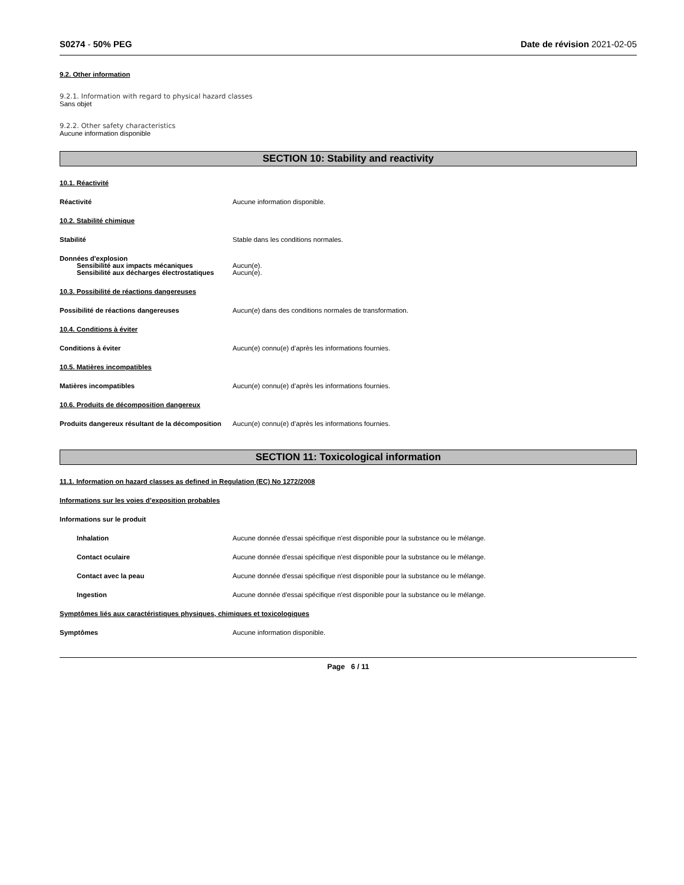S0274 - 50% PEG Date de révision 2021-02-05
9.2. Other information
9.2.1. Information with regard to physical hazard classes
Sans objet
9.2.2. Other safety characteristics
Aucune information disponible
SECTION 10: Stability and reactivity
10.1. Réactivité
Réactivité Aucune information disponible.
10.2. Stabilité chimique
Stabilité Stable dans les conditions normales.
Données d'explosion
Sensibilité aux impacts mécaniques Aucun(e).
Sensibilité aux décharges électrostatiques
Aucun(e).
10.3. Possibilité de réactions dangereuses
Possibilité de réactions dangereuses Aucun(e) dans des conditions normales de transformation.
10.4. Conditions à éviter
Conditions à éviter Aucun(e) connu(e) d’après les informations fournies.
10.5. Matières incompatibles
Matières incompatibles Aucun(e) connu(e) d’après les informations fournies.
10.6. Produits de décomposition dangereux
Produits dangereux résultant de la décomposition
Aucun(e) connu(e) d’après les informations fournies.
SECTION 11: Toxicological information
11.1. Information on hazard classes as defined in Regulation (EC) No 1272/2008
Informations sur les voies d’exposition probables
Informations sur le produit
Inhalation Aucune donnée d'essai spécifique n'est disponible pour la substance ou le mélange.
Contact oculaire Aucune donnée d'essai spécifique n'est disponible pour la substance ou le mélange.
Contact avec la peau Aucune donnée d'essai spécifique n'est disponible pour la substance ou le mélange.
Ingestion Aucune donnée d'essai spécifique n'est disponible pour la substance ou le mélange.
Symptômes liés aux caractéristiques physiques, chimiques et toxicologiques
Symptômes Aucune information disponible.
Page 6 / 11